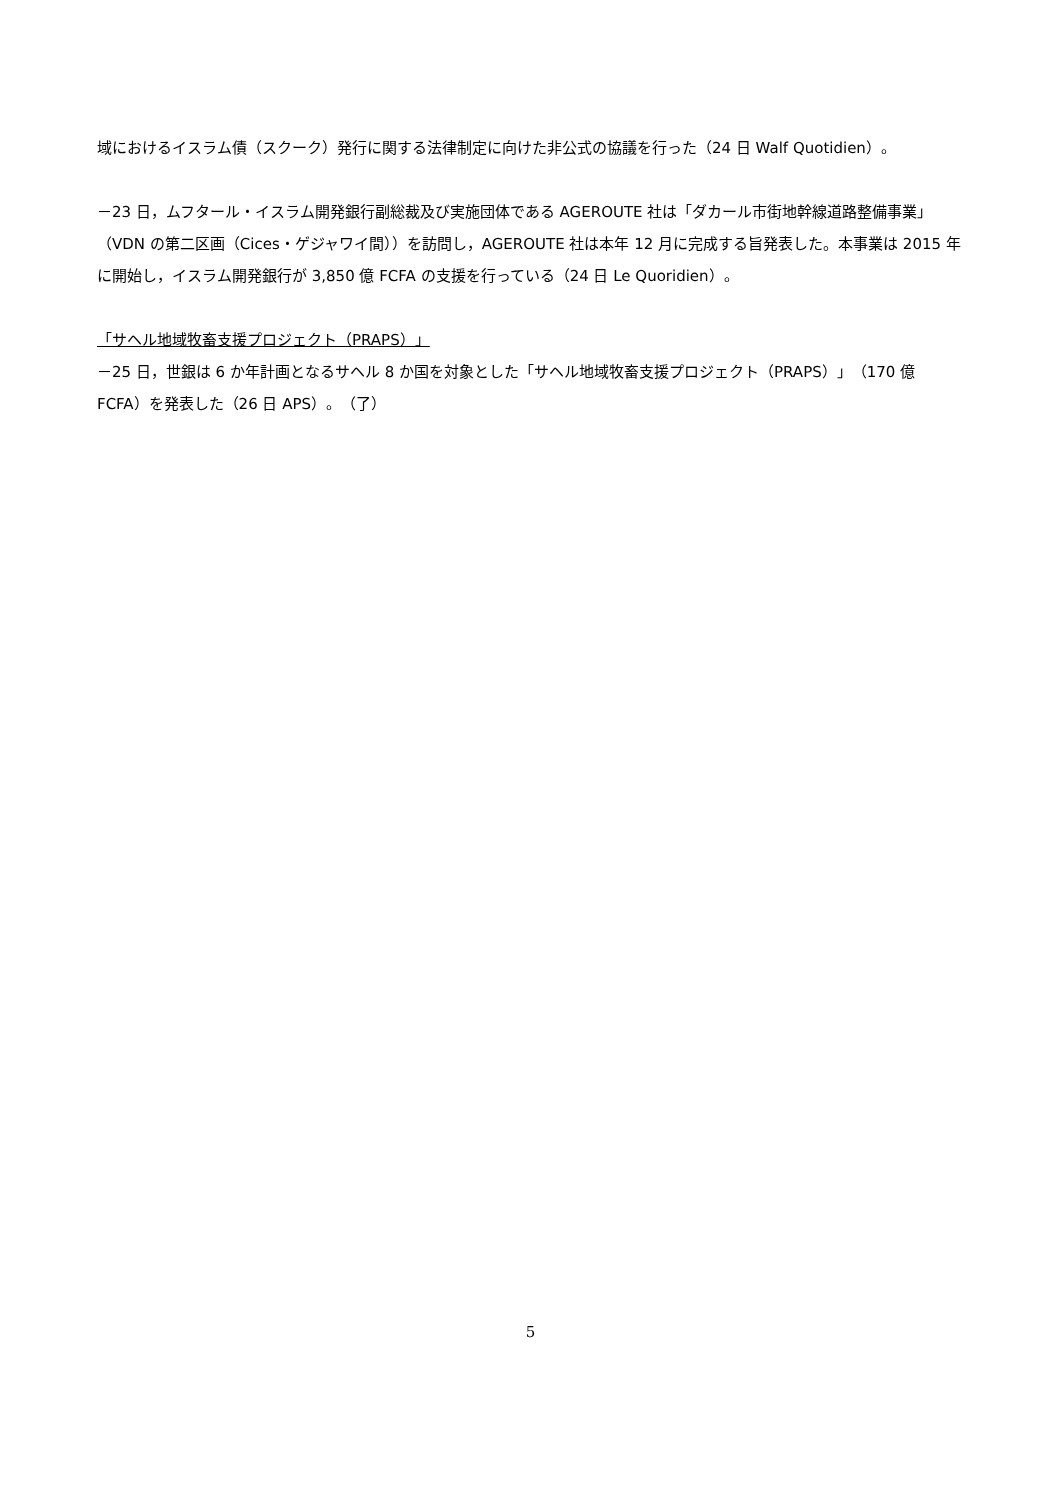域におけるイスラム債（スクーク）発行に関する法律制定に向けた非公式の協議を行った（24 日 Walf Quotidien）。
－23 日，ムフタール・イスラム開発銀行副総裁及び実施団体である AGEROUTE 社は「ダカール市街地幹線道路整備事業」（VDN の第二区画（Cices・ゲジャワイ間））を訪問し，AGEROUTE 社は本年 12 月に完成する旨発表した。本事業は 2015 年に開始し，イスラム開発銀行が 3,850 億 FCFA の支援を行っている（24 日 Le Quoridien）。
「サヘル地域牧畜支援プロジェクト（PRAPS）」
－25 日，世銀は 6 か年計画となるサヘル 8 か国を対象とした「サヘル地域牧畜支援プロジェクト（PRAPS）」（170 億 FCFA）を発表した（26 日 APS）。（了）
5